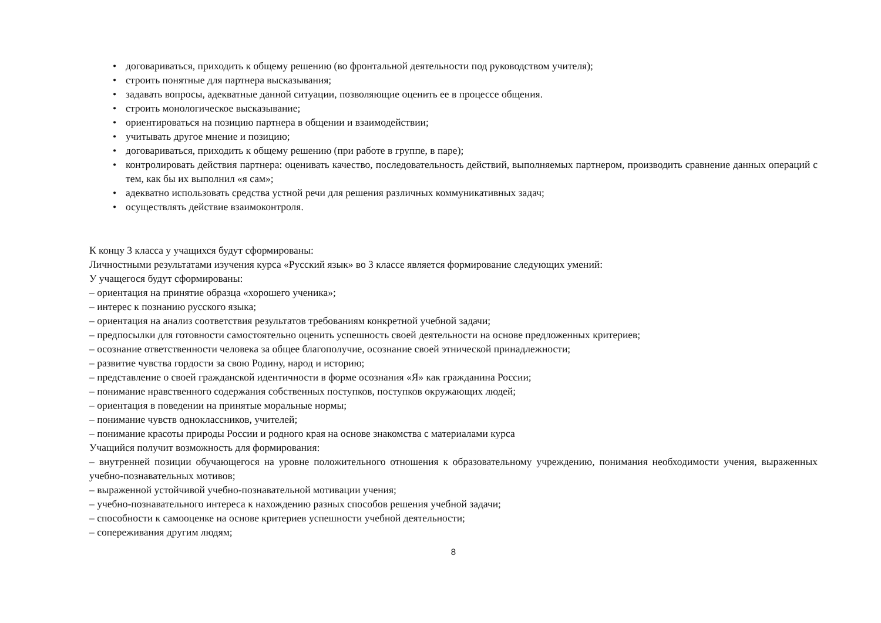• договариваться, приходить к общему решению (во фронтальной деятельности под руководством учителя);
• строить понятные для партнера высказывания;
• задавать вопросы, адекватные данной ситуации, позволяющие оценить ее в процессе общения.
• строить монологическое высказывание;
• ориентироваться на позицию партнера в общении и взаимодействии;
• учитывать другое мнение и позицию;
• договариваться, приходить к общему решению (при работе в группе, в паре);
• контролировать действия партнера: оценивать качество, последовательность действий, выполняемых партнером, производить сравнение данных операций с тем, как бы их выполнил «я сам»;
• адекватно использовать средства устной речи для решения различных коммуникативных задач;
• осуществлять действие взаимоконтроля.
К концу 3 класса у учащихся будут сформированы:
Личностными результатами изучения курса «Русский язык» во 3 классе является формирование следующих умений:
У учащегося будут сформированы:
– ориентация на принятие образца «хорошего ученика»;
– интерес к познанию русского языка;
– ориентация на анализ соответствия результатов требованиям конкретной учебной задачи;
– предпосылки для готовности самостоятельно оценить успешность своей деятельности на основе предложенных критериев;
– осознание ответственности человека за общее благополучие, осознание своей этнической принадлежности;
– развитие чувства гордости за свою Родину, народ и историю;
– представление о своей гражданской идентичности в форме осознания «Я» как гражданина России;
– понимание нравственного содержания собственных поступков, поступков окружающих людей;
– ориентация в поведении на принятые моральные нормы;
– понимание чувств одноклассников, учителей;
– понимание красоты природы России и родного края на основе знакомства с материалами курса
Учащийся получит возможность для формирования:
– внутренней позиции обучающегося на уровне положительного отношения к образовательному учреждению, понимания необходимости учения, выраженных учебно-познавательных мотивов;
– выраженной устойчивой учебно-познавательной мотивации учения;
– учебно-познавательного интереса к нахождению разных способов решения учебной задачи;
– способности к самооценке на основе критериев успешности учебной деятельности;
– сопереживания другим людям;
8